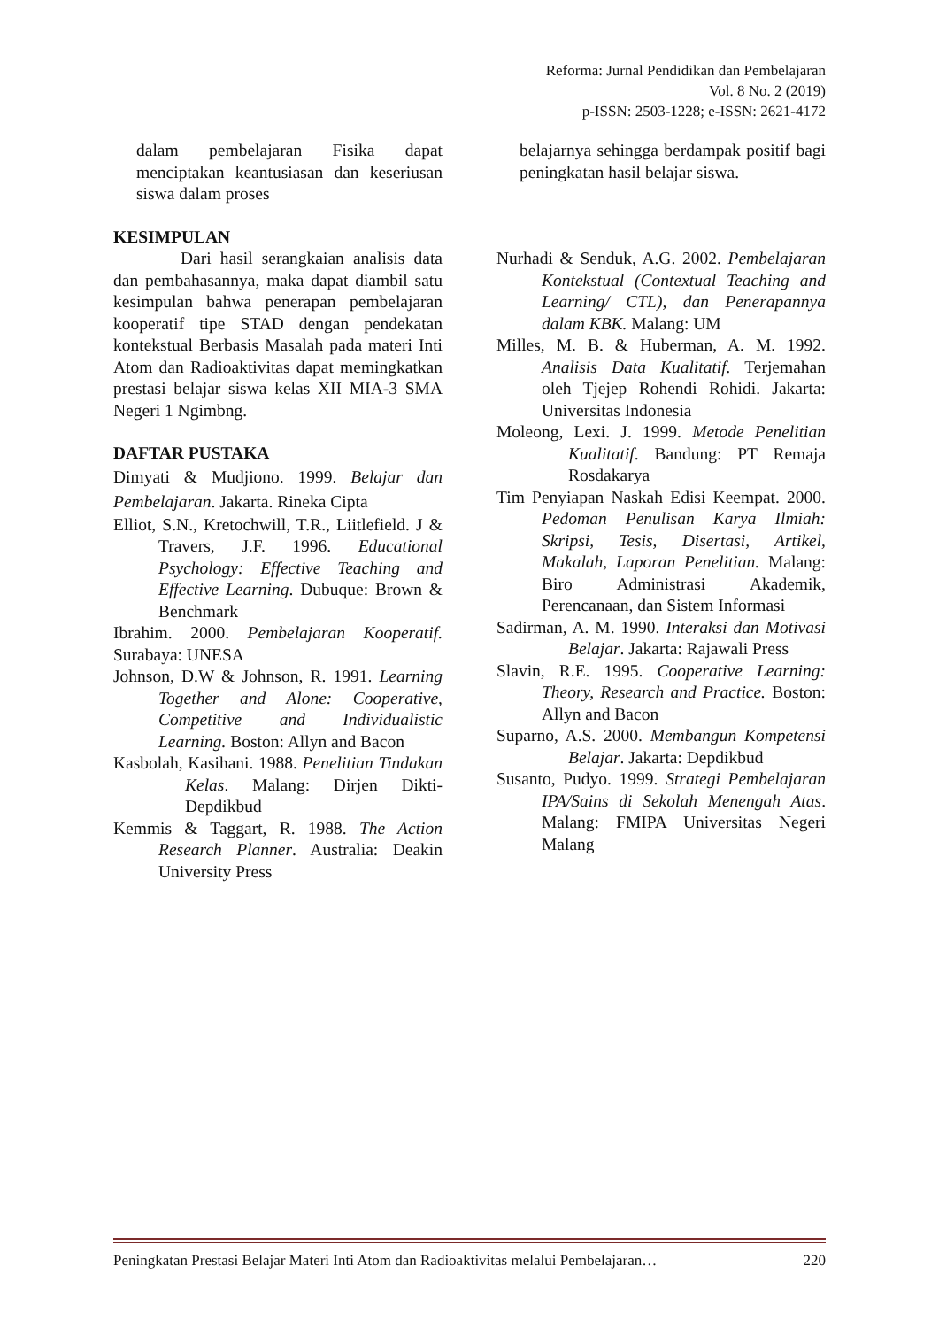Reforma: Jurnal Pendidikan dan Pembelajaran
Vol. 8 No. 2 (2019)
p-ISSN: 2503-1228; e-ISSN: 2621-4172
dalam pembelajaran Fisika dapat menciptakan keantusiasan dan keseriusan siswa dalam proses
KESIMPULAN
Dari hasil serangkaian analisis data dan pembahasannya, maka dapat diambil satu kesimpulan bahwa penerapan pembelajaran kooperatif tipe STAD dengan pendekatan kontekstual Berbasis Masalah pada materi Inti Atom dan Radioaktivitas dapat memingkatkan prestasi belajar siswa kelas XII MIA-3 SMA Negeri 1 Ngimbng.
DAFTAR PUSTAKA
Dimyati & Mudjiono. 1999. Belajar dan Pembelajaran. Jakarta. Rineka Cipta
Elliot, S.N., Kretochwill, T.R., Liitlefield. J & Travers, J.F. 1996. Educational Psychology: Effective Teaching and Effective Learning. Dubuque: Brown & Benchmark
Ibrahim. 2000. Pembelajaran Kooperatif. Surabaya: UNESA
Johnson, D.W & Johnson, R. 1991. Learning Together and Alone: Cooperative, Competitive and Individualistic Learning. Boston: Allyn and Bacon
Kasbolah, Kasihani. 1988. Penelitian Tindakan Kelas. Malang: Dirjen Dikti-Depdikbud
Kemmis & Taggart, R. 1988. The Action Research Planner. Australia: Deakin University Press
belajarnya sehingga berdampak positif bagi peningkatan hasil belajar siswa.
Nurhadi & Senduk, A.G. 2002. Pembelajaran Kontekstual (Contextual Teaching and Learning/ CTL), dan Penerapannya dalam KBK. Malang: UM
Milles, M. B. & Huberman, A. M. 1992. Analisis Data Kualitatif. Terjemahan oleh Tjejep Rohendi Rohidi. Jakarta: Universitas Indonesia
Moleong, Lexi. J. 1999. Metode Penelitian Kualitatif. Bandung: PT Remaja Rosdakarya
Tim Penyiapan Naskah Edisi Keempat. 2000. Pedoman Penulisan Karya Ilmiah: Skripsi, Tesis, Disertasi, Artikel, Makalah, Laporan Penelitian. Malang: Biro Administrasi Akademik, Perencanaan, dan Sistem Informasi
Sadirman, A. M. 1990. Interaksi dan Motivasi Belajar. Jakarta: Rajawali Press
Slavin, R.E. 1995. Cooperative Learning: Theory, Research and Practice. Boston: Allyn and Bacon
Suparno, A.S. 2000. Membangun Kompetensi Belajar. Jakarta: Depdikbud
Susanto, Pudyo. 1999. Strategi Pembelajaran IPA/Sains di Sekolah Menengah Atas. Malang: FMIPA Universitas Negeri Malang
Peningkatan Prestasi Belajar Materi Inti Atom dan Radioaktivitas melalui Pembelajaran… 220